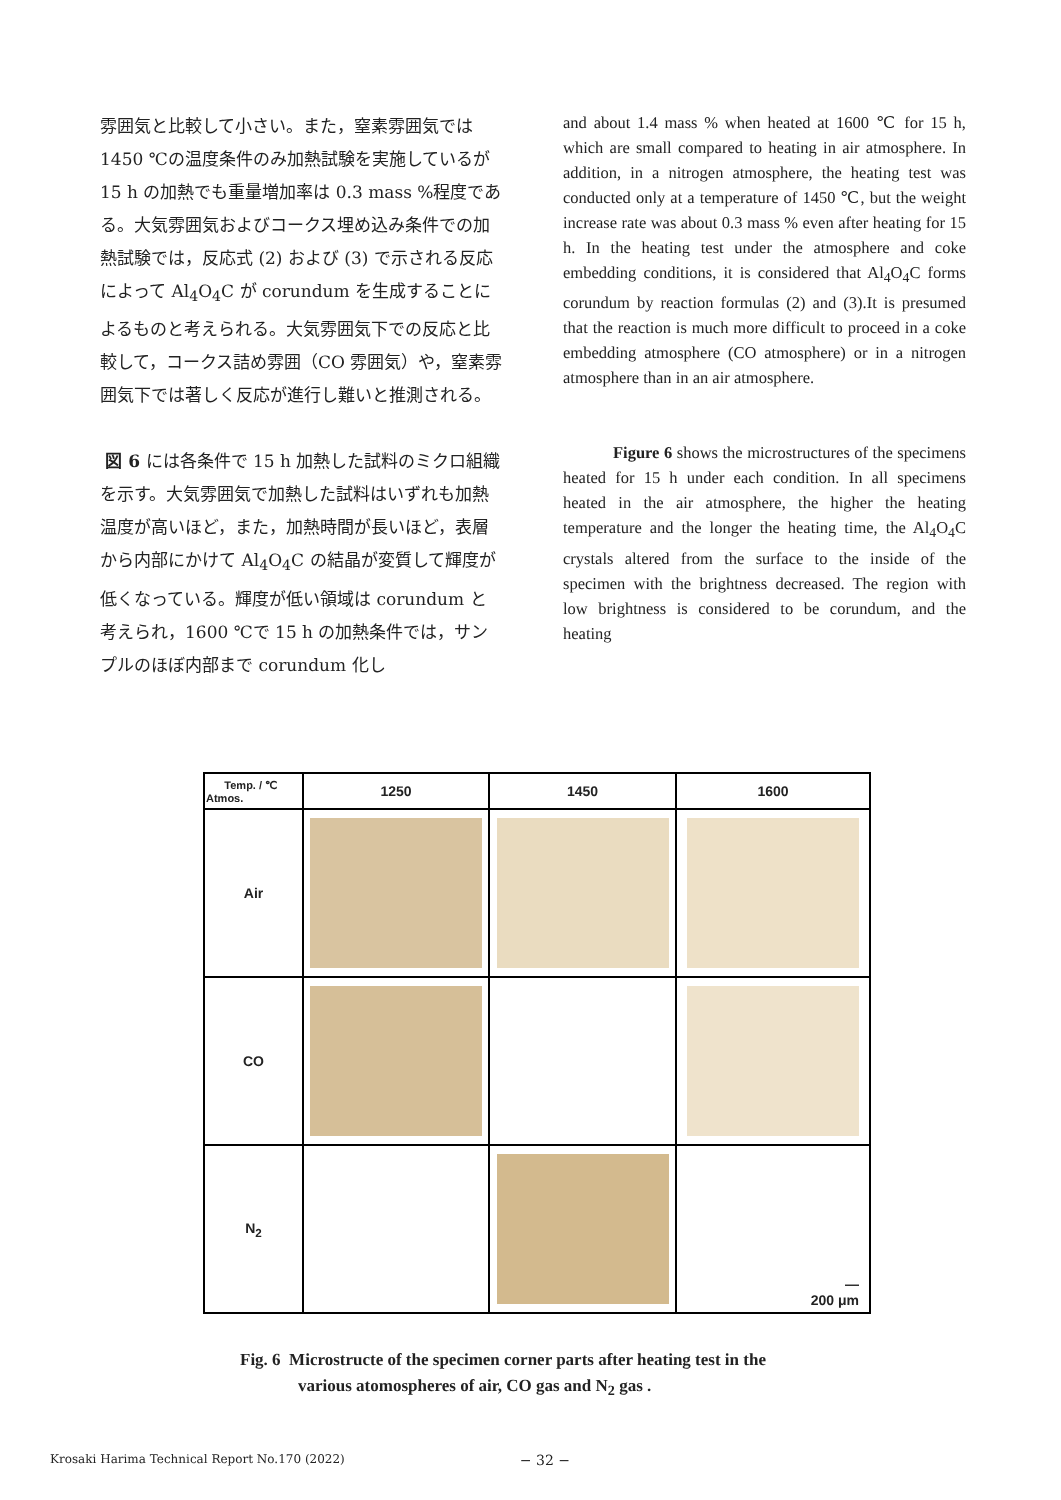雰囲気と比較して小さい。また，窒素雰囲気では 1450 ℃の温度条件のみ加熱試験を実施しているが 15 h の加熱でも重量増加率は 0.3 mass %程度である。大気雰囲気およびコークス埋め込み条件での加熱試験では，反応式 (2) および (3) で示される反応によって Al<sub>4</sub>O<sub>4</sub>C が corundum を生成することによるものと考えられる。大気雰囲気下での反応と比較して，コークス詰め雰囲（CO 雰囲気）や，窒素雰囲気下では著しく反応が進行し難いと推測される。
図 6 には各条件で 15 h 加熱した試料のミクロ組織を示す。大気雰囲気で加熱した試料はいずれも加熱温度が高いほど，また，加熱時間が長いほど，表層から内部にかけて Al<sub>4</sub>O<sub>4</sub>C の結晶が変質して輝度が低くなっている。輝度が低い領域は corundum と考えられ，1600 ℃で 15 h の加熱条件では，サンプルのほぼ内部まで corundum 化し
and about 1.4 mass % when heated at 1600 ℃ for 15 h, which are small compared to heating in air atmosphere. In addition, in a nitrogen atmosphere, the heating test was conducted only at a temperature of 1450 ℃, but the weight increase rate was about 0.3 mass % even after heating for 15 h. In the heating test under the atmosphere and coke embedding conditions, it is considered that Al<sub>4</sub>O<sub>4</sub>C forms corundum by reaction formulas (2) and (3).It is presumed that the reaction is much more difficult to proceed in a coke embedding atmosphere (CO atmosphere) or in a nitrogen atmosphere than in an air atmosphere.
Figure 6 shows the microstructures of the specimens heated for 15 h under each condition. In all specimens heated in the air atmosphere, the higher the heating temperature and the longer the heating time, the Al<sub>4</sub>O<sub>4</sub>C crystals altered from the surface to the inside of the specimen with the brightness decreased. The region with low brightness is considered to be corundum, and the heating
| Temp. / ℃ Atmos. | 1250 | 1450 | 1600 |
| --- | --- | --- | --- |
| Air | | | |
| CO | | | |
| N<sub>2</sub> | | | — 200 μm |
Fig. 6 Microstructe of the specimen corner parts after heating test in the
various atomospheres of air, CO gas and N<sub>2</sub> gas .
Krosaki Harima Technical Report No.170 (2022) − 32 −